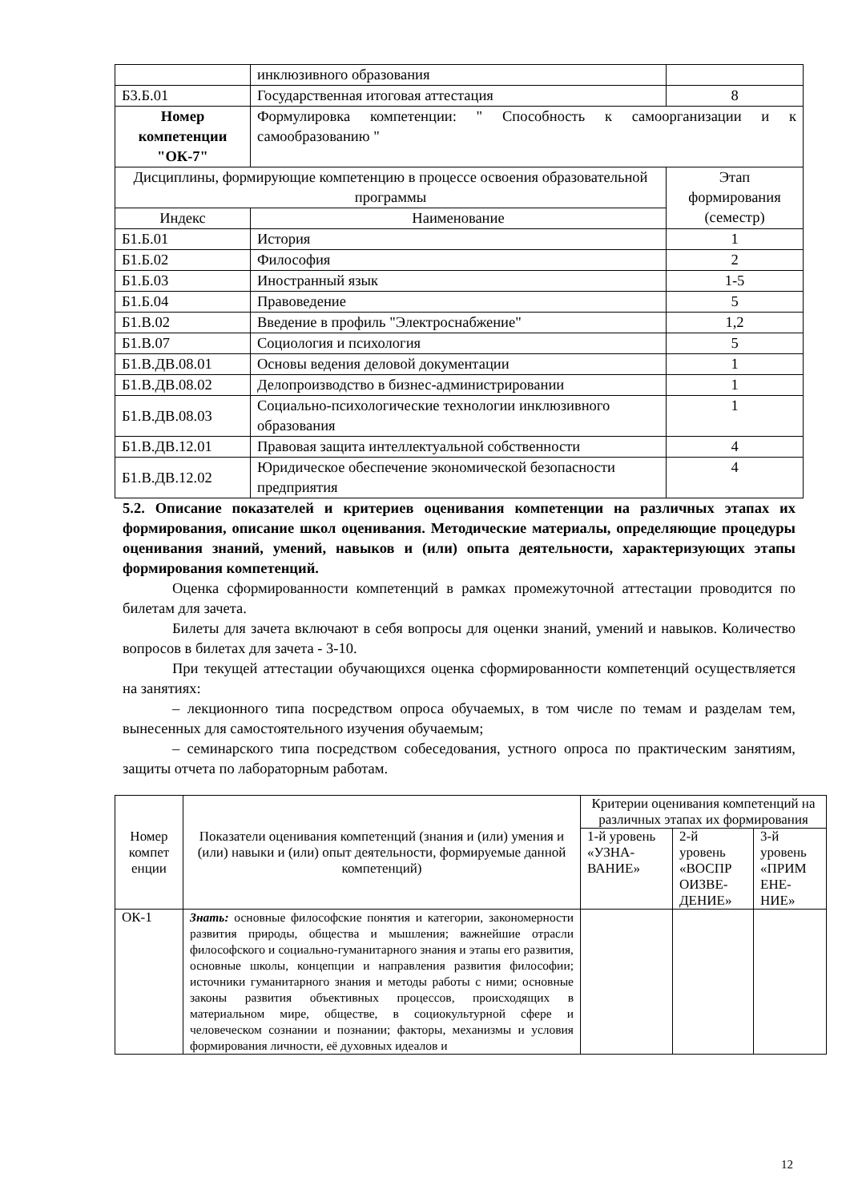| | инклюзивного образования | |
| Б3.Б.01 | Государственная итоговая аттестация | 8 |
| Номер компетенции "ОК-7" | Формулировка компетенции: " Способность к самоорганизации и к самообразованию " | |
| Дисциплины, формирующие компетенцию в процессе освоения образовательной программы | | Этап формирования (семестр) |
| Индекс | Наименование | |
| Б1.Б.01 | История | 1 |
| Б1.Б.02 | Философия | 2 |
| Б1.Б.03 | Иностранный язык | 1-5 |
| Б1.Б.04 | Правоведение | 5 |
| Б1.В.02 | Введение в профиль "Электроснабжение" | 1,2 |
| Б1.В.07 | Социология и психология | 5 |
| Б1.В.ДВ.08.01 | Основы ведения деловой документации | 1 |
| Б1.В.ДВ.08.02 | Делопроизводство в бизнес-администрировании | 1 |
| Б1.В.ДВ.08.03 | Социально-психологические технологии инклюзивного образования | 1 |
| Б1.В.ДВ.12.01 | Правовая защита интеллектуальной собственности | 4 |
| Б1.В.ДВ.12.02 | Юридическое обеспечение экономической безопасности предприятия | 4 |
5.2. Описание показателей и критериев оценивания компетенции на различных этапах их формирования, описание школ оценивания. Методические материалы, определяющие процедуры оценивания знаний, умений, навыков и (или) опыта деятельности, характеризующих этапы формирования компетенций.
Оценка сформированности компетенций в рамках промежуточной аттестации проводится по билетам для зачета.
Билеты для зачета включают в себя вопросы для оценки знаний, умений и навыков. Количество вопросов в билетах для зачета - 3-10.
При текущей аттестации обучающихся оценка сформированности компетенций осуществляется на занятиях:
– лекционного типа посредством опроса обучаемых, в том числе по темам и разделам тем, вынесенных для самостоятельного изучения обучаемым;
– семинарского типа посредством собеседования, устного опроса по практическим занятиям, защиты отчета по лабораторным работам.
| Номер компет енции | Показатели оценивания компетенций (знания и (или) умения и (или) навыки и (или) опыт деятельности, формируемые данной компетенций) | Критерии оценивания компетенций на различных этапах их формирования | | |
| --- | --- | --- | --- | --- |
| | | 1-й уровень «УЗНА-ВАНИЕ» | 2-й уровень «ВОСПР ОИЗВЕ-ДЕНИЕ» | 3-й уровень «ПРИМ ЕНЕ-НИЕ» |
| ОК-1 | Знать: основные философские понятия и категории, закономерности развития природы, общества и мышления; важнейшие отрасли философского и социально-гуманитарного знания и этапы его развития, основные школы, концепции и направления развития философии; источники гуманитарного знания и методы работы с ними; основные законы развития объективных процессов, происходящих в материальном мире, обществе, в социокультурной сфере и человеческом сознании и познании; факторы, механизмы и условия формирования личности, её духовных идеалов и | | | |
12